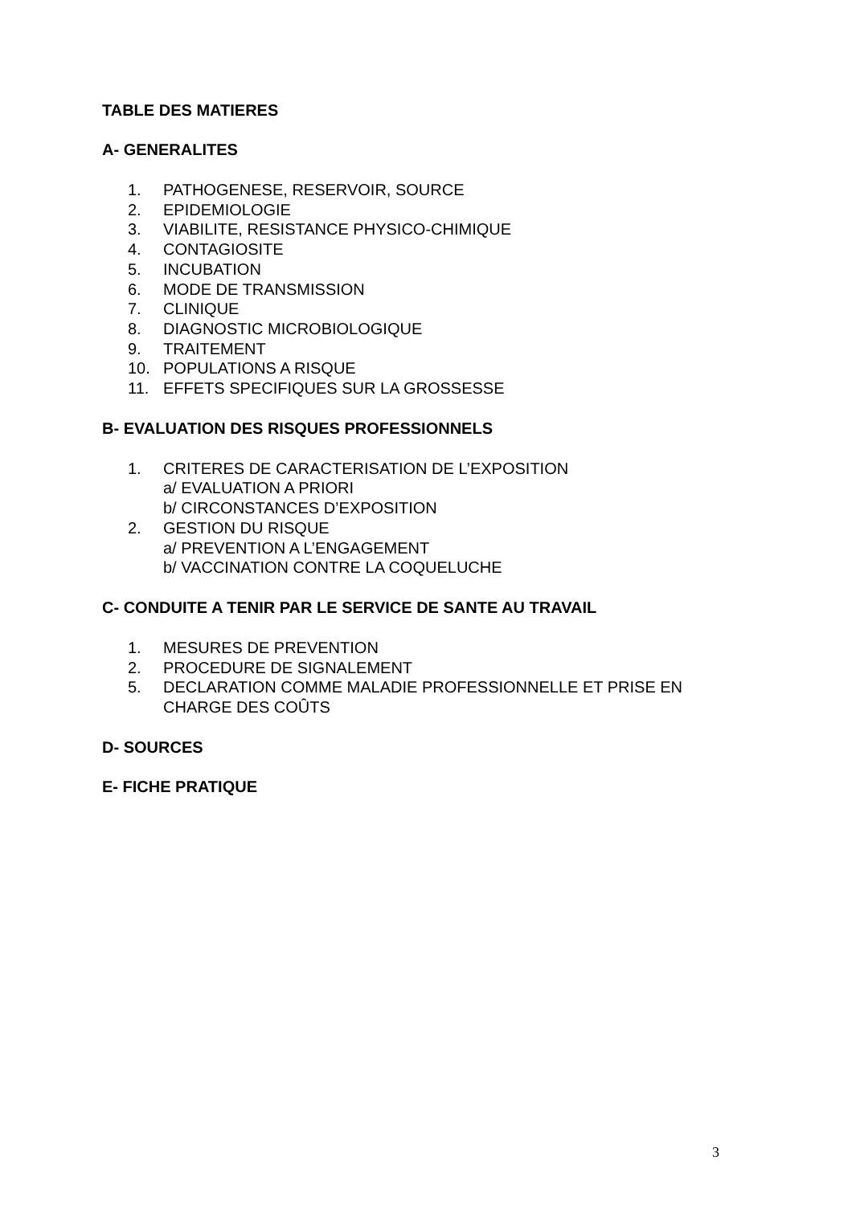TABLE DES MATIERES
A- GENERALITES
1. PATHOGENESE, RESERVOIR, SOURCE
2. EPIDEMIOLOGIE
3. VIABILITE, RESISTANCE PHYSICO-CHIMIQUE
4. CONTAGIOSITE
5. INCUBATION
6. MODE DE TRANSMISSION
7. CLINIQUE
8. DIAGNOSTIC MICROBIOLOGIQUE
9. TRAITEMENT
10. POPULATIONS A RISQUE
11. EFFETS SPECIFIQUES SUR LA GROSSESSE
B- EVALUATION DES RISQUES PROFESSIONNELS
1. CRITERES DE CARACTERISATION DE L’EXPOSITION
a/ EVALUATION A PRIORI
b/ CIRCONSTANCES D’EXPOSITION
2. GESTION DU RISQUE
a/ PREVENTION A L’ENGAGEMENT
b/ VACCINATION CONTRE LA COQUELUCHE
C- CONDUITE A TENIR PAR LE SERVICE DE SANTE AU TRAVAIL
1. MESURES DE PREVENTION
2. PROCEDURE DE SIGNALEMENT
5. DECLARATION COMME MALADIE PROFESSIONNELLE ET PRISE EN CHARGE DES COÛTS
D- SOURCES
E- FICHE PRATIQUE
3